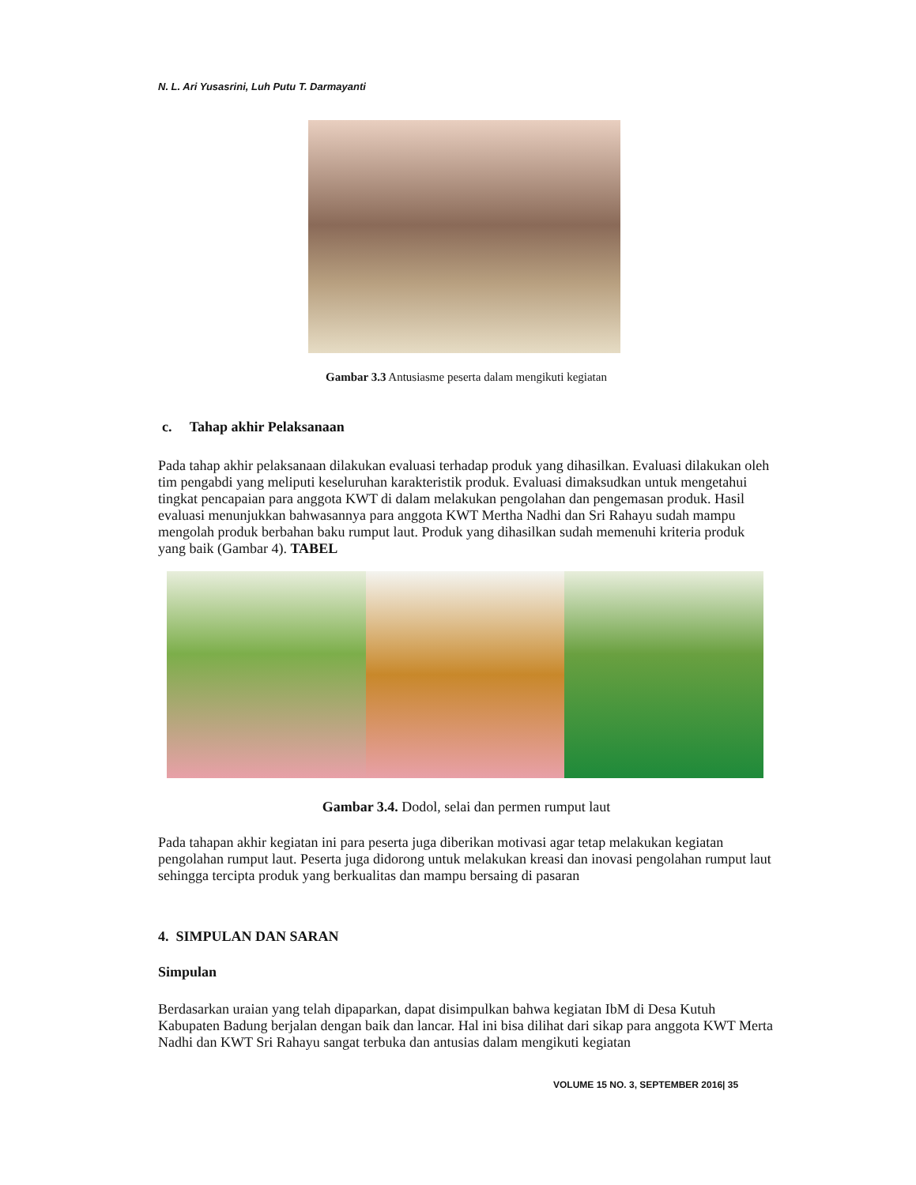N. L. Ari Yusasrini, Luh Putu T. Darmayanti
Gambar 3.3 Antusiasme peserta dalam mengikuti kegiatan
c. Tahap akhir Pelaksanaan
Pada tahap akhir pelaksanaan dilakukan evaluasi terhadap produk yang dihasilkan. Evaluasi dilakukan oleh tim pengabdi yang meliputi keseluruhan karakteristik produk. Evaluasi dimaksudkan untuk mengetahui tingkat pencapaian para anggota KWT di dalam melakukan pengolahan dan pengemasan produk. Hasil evaluasi menunjukkan bahwasannya para anggota KWT Mertha Nadhi dan Sri Rahayu sudah mampu mengolah produk berbahan baku rumput laut. Produk yang dihasilkan sudah memenuhi kriteria produk yang baik (Gambar 4). TABEL
Gambar 3.4. Dodol, selai dan permen rumput laut
Pada tahapan akhir kegiatan ini para peserta juga diberikan motivasi agar tetap melakukan kegiatan pengolahan rumput laut. Peserta juga didorong untuk melakukan kreasi dan inovasi pengolahan rumput laut sehingga tercipta produk yang berkualitas dan mampu bersaing di pasaran
4. SIMPULAN DAN SARAN
Simpulan
Berdasarkan uraian yang telah dipaparkan, dapat disimpulkan bahwa kegiatan IbM di Desa Kutuh Kabupaten Badung berjalan dengan baik dan lancar. Hal ini bisa dilihat dari sikap para anggota KWT Merta Nadhi dan KWT Sri Rahayu sangat terbuka dan antusias dalam mengikuti kegiatan
VOLUME 15 NO. 3, SEPTEMBER 2016| 35